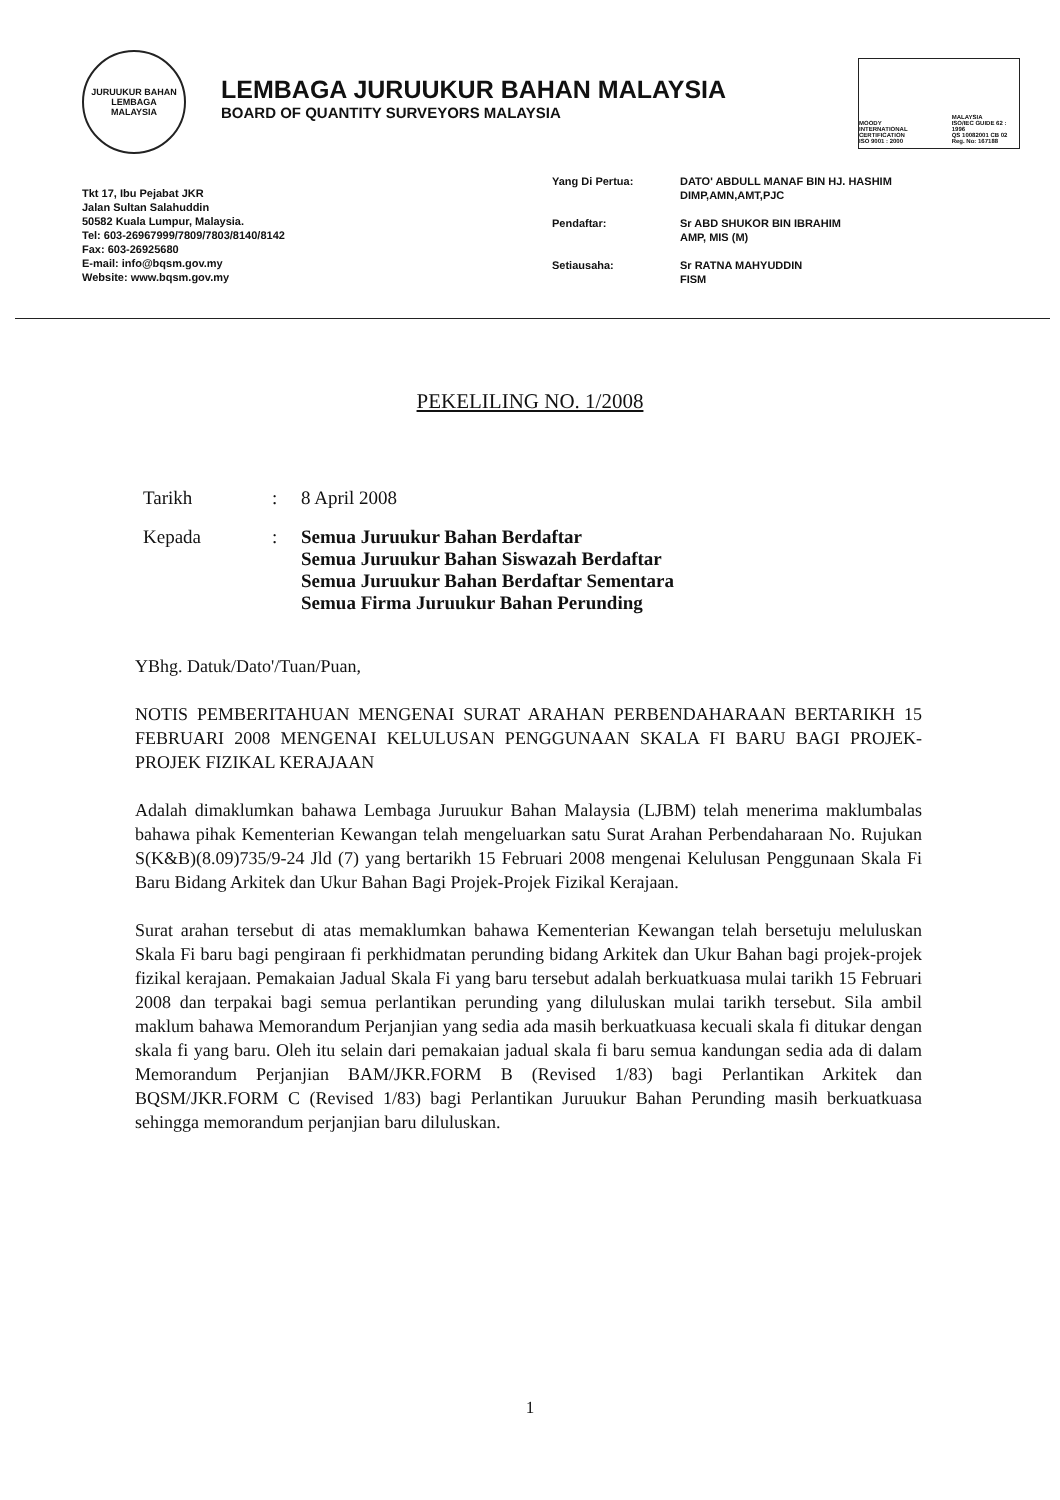JURUUKUR BAHAN
LEMBAGA
MALAYSIA
LEMBAGA JURUUKUR BAHAN MALAYSIA
BOARD OF QUANTITY SURVEYORS MALAYSIA
MOODY
INTERNATIONAL CERTIFICATION
ISO 9001 : 2000
MALAYSIA
ISO/IEC GUIDE 62 : 1996
QS 10082001 CB 02
Reg. No: 167188
Tkt 17, Ibu Pejabat JKR
Jalan Sultan Salahuddin
50582 Kuala Lumpur, Malaysia.
Tel: 603-26967999/7809/7803/8140/8142
Fax: 603-26925680
E-mail: info@bqsm.gov.my
Website: www.bqsm.gov.my
| Yang Di Pertua: | DATO' ABDULL MANAF BIN HJ. HASHIM DIMP,AMN,AMT,PJC |
| Pendaftar: | Sr ABD SHUKOR BIN IBRAHIM AMP, MIS (M) |
| Setiausaha: | Sr RATNA MAHYUDDIN FISM |
PEKELILING NO. 1/2008
| Tarikh | : | 8 April 2008 |
| Kepada | : | Semua Juruukur Bahan Berdaftar Semua Juruukur Bahan Siswazah Berdaftar Semua Juruukur Bahan Berdaftar Sementara Semua Firma Juruukur Bahan Perunding |
YBhg. Datuk/Dato'/Tuan/Puan,
NOTIS PEMBERITAHUAN MENGENAI SURAT ARAHAN PERBENDAHARAAN BERTARIKH 15 FEBRUARI 2008 MENGENAI KELULUSAN PENGGUNAAN SKALA FI BARU BAGI PROJEK-PROJEK FIZIKAL KERAJAAN
Adalah dimaklumkan bahawa Lembaga Juruukur Bahan Malaysia (LJBM) telah menerima maklumbalas bahawa pihak Kementerian Kewangan telah mengeluarkan satu Surat Arahan Perbendaharaan No. Rujukan S(K&B)(8.09)735/9-24 Jld (7) yang bertarikh 15 Februari 2008 mengenai Kelulusan Penggunaan Skala Fi Baru Bidang Arkitek dan Ukur Bahan Bagi Projek-Projek Fizikal Kerajaan.
Surat arahan tersebut di atas memaklumkan bahawa Kementerian Kewangan telah bersetuju meluluskan Skala Fi baru bagi pengiraan fi perkhidmatan perunding bidang Arkitek dan Ukur Bahan bagi projek-projek fizikal kerajaan. Pemakaian Jadual Skala Fi yang baru tersebut adalah berkuatkuasa mulai tarikh 15 Februari 2008 dan terpakai bagi semua perlantikan perunding yang diluluskan mulai tarikh tersebut. Sila ambil maklum bahawa Memorandum Perjanjian yang sedia ada masih berkuatkuasa kecuali skala fi ditukar dengan skala fi yang baru. Oleh itu selain dari pemakaian jadual skala fi baru semua kandungan sedia ada di dalam Memorandum Perjanjian BAM/JKR.FORM B (Revised 1/83) bagi Perlantikan Arkitek dan BQSM/JKR.FORM C (Revised 1/83) bagi Perlantikan Juruukur Bahan Perunding masih berkuatkuasa sehingga memorandum perjanjian baru diluluskan.
1